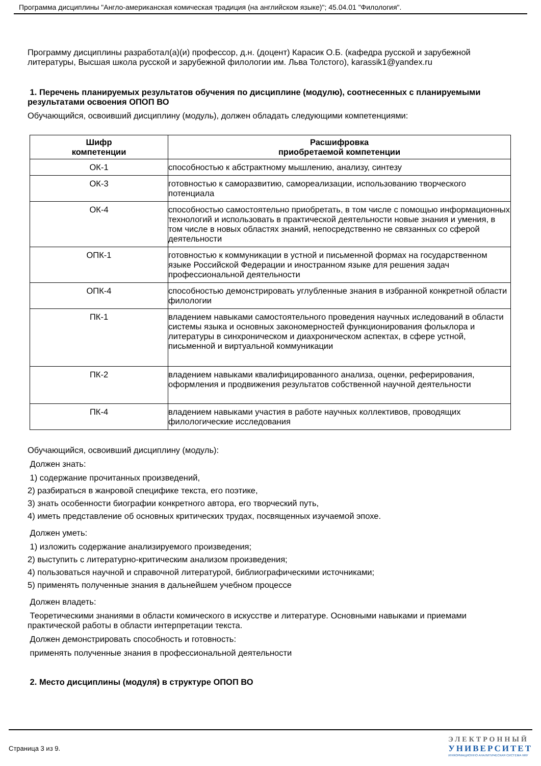Программа дисциплины "Англо-американская комическая традиция (на английском языке)"; 45.04.01 "Филология".
Программу дисциплины разработал(а)(и) профессор, д.н. (доцент) Карасик О.Б. (кафедра русской и зарубежной литературы, Высшая школа русской и зарубежной филологии им. Льва Толстого), karassik1@yandex.ru
1. Перечень планируемых результатов обучения по дисциплине (модулю), соотнесенных с планируемыми результатами освоения ОПОП ВО
Обучающийся, освоивший дисциплину (модуль), должен обладать следующими компетенциями:
| Шифр компетенции | Расшифровка приобретаемой компетенции |
| --- | --- |
| ОК-1 | способностью к абстрактному мышлению, анализу, синтезу |
| ОК-3 | готовностью к саморазвитию, самореализации, использованию творческого потенциала |
| ОК-4 | способностью самостоятельно приобретать, в том числе с помощью информационных технологий и использовать в практической деятельности новые знания и умения, в том числе в новых областях знаний, непосредственно не связанных со сферой деятельности |
| ОПК-1 | готовностью к коммуникации в устной и письменной формах на государственном языке Российской Федерации и иностранном языке для решения задач профессиональной деятельности |
| ОПК-4 | способностью демонстрировать углубленные знания в избранной конкретной области филологии |
| ПК-1 | владением навыками самостоятельного проведения научных иследований в области системы языка и основных закономерностей функционирования фольклора и литературы в синхроническом и диахроническом аспектах, в сфере устной, письменной и виртуальной коммуникации |
| ПК-2 | владением навыками квалифицированного анализа, оценки, реферирования, оформления и продвижения результатов собственной научной деятельности |
| ПК-4 | владением навыками участия в работе научных коллективов, проводящих филологические исследования |
Обучающийся, освоивший дисциплину (модуль):
Должен знать:
1) содержание прочитанных произведений,
2) разбираться в жанровой специфике текста, его поэтике,
3) знать особенности биографии конкретного автора, его творческий путь,
4) иметь представление об основных критических трудах, посвященных изучаемой эпохе.
Должен уметь:
1) изложить содержание анализируемого произведения;
2) выступить с литературно-критическим анализом произведения;
4) пользоваться научной и справочной литературой, библиографическими источниками;
5) применять полученные знания в дальнейшем учебном процессе
Должен владеть:
Теоретическими знаниями в области комического в искусстве и литературе. Основными навыками и приемами практической работы в области интерпретации текста.
Должен демонстрировать способность и готовность:
применять полученные знания в профессиональной деятельности
2. Место дисциплины (модуля) в структуре ОПОП ВО
Страница 3 из 9.
ЭЛЕКТРОННЫЙ
УНИВЕРСИТЕТ
ИНФОРМАЦИОННО АНАЛИТИЧЕСКАЯ СИСТЕМА КФУ